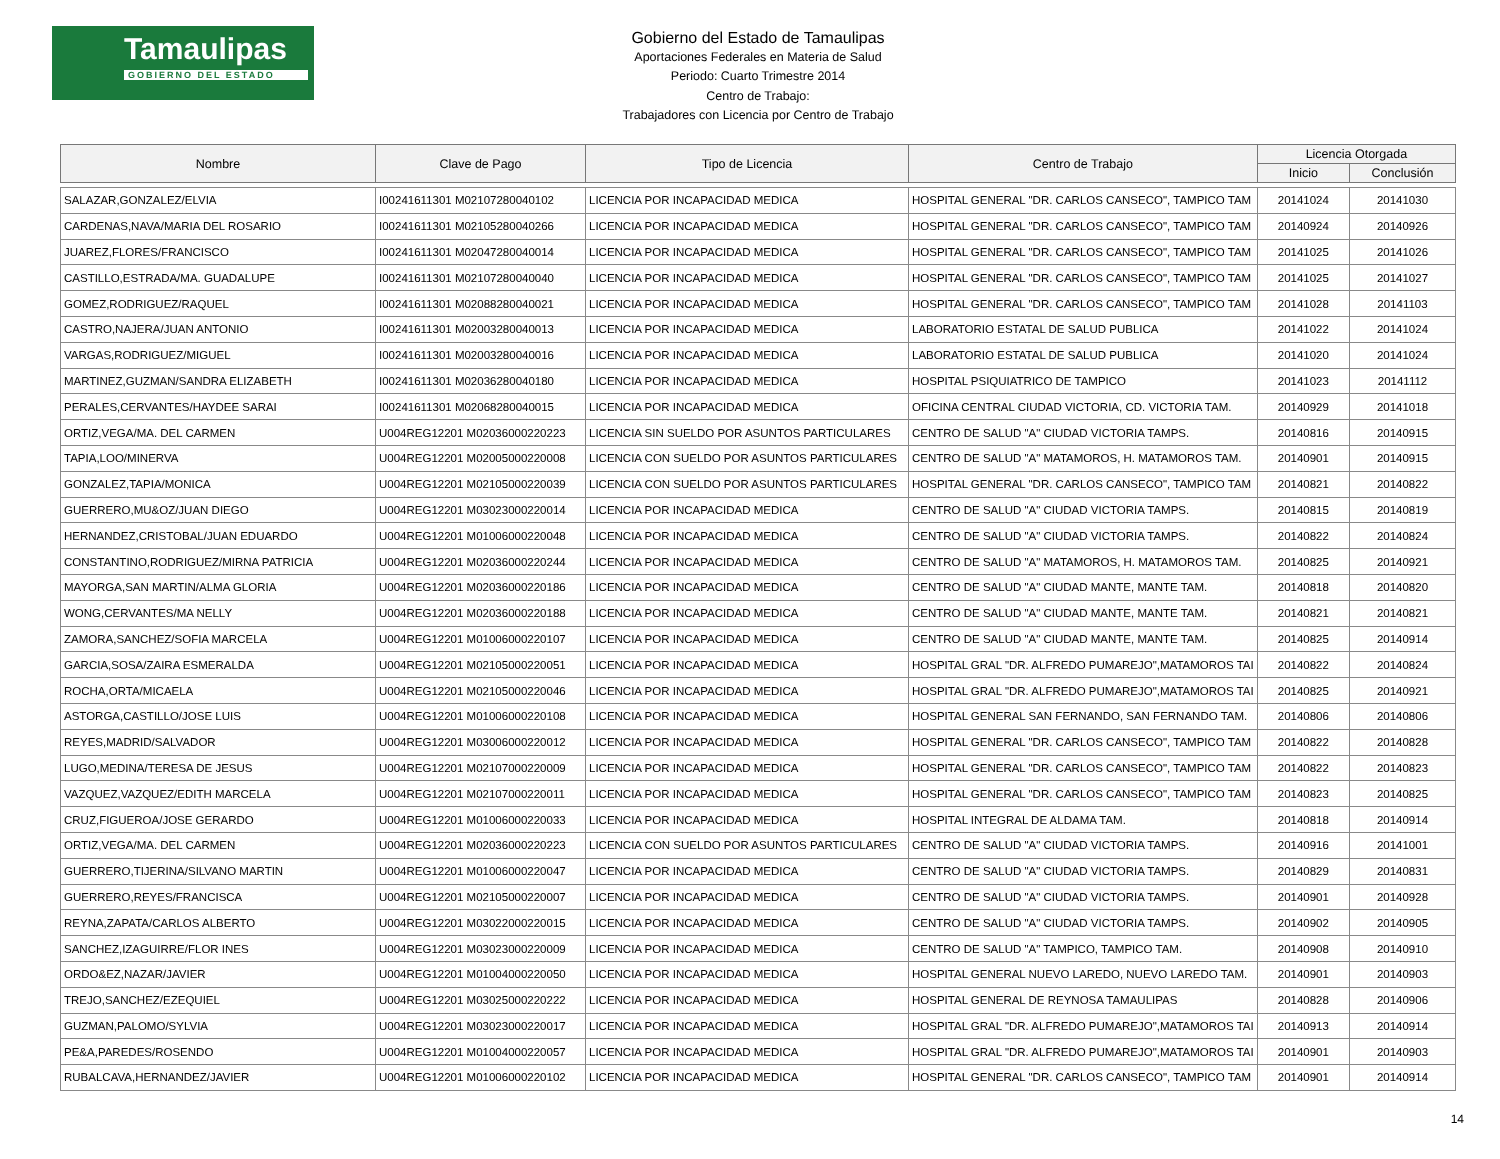Tamaulipas
GOBIERNO DEL ESTADO
Gobierno del Estado de Tamaulipas
Aportaciones Federales en Materia de Salud
Periodo: Cuarto Trimestre 2014
Centro de Trabajo:
Trabajadores con Licencia por Centro de Trabajo
| Nombre | Clave de Pago | Tipo de Licencia | Centro de Trabajo | Licencia Otorgada | |
| --- | --- | --- | --- | --- | --- |
| | | | | Inicio | Conclusión |
| SALAZAR,GONZALEZ/ELVIA | I00241611301 M02107280040102 | LICENCIA POR INCAPACIDAD MEDICA | HOSPITAL GENERAL "DR. CARLOS CANSECO", TAMPICO TAM | 20141024 | 20141030 |
| CARDENAS,NAVA/MARIA DEL ROSARIO | I00241611301 M02105280040266 | LICENCIA POR INCAPACIDAD MEDICA | HOSPITAL GENERAL "DR. CARLOS CANSECO", TAMPICO TAM | 20140924 | 20140926 |
| JUAREZ,FLORES/FRANCISCO | I00241611301 M02047280040014 | LICENCIA POR INCAPACIDAD MEDICA | HOSPITAL GENERAL "DR. CARLOS CANSECO", TAMPICO TAM | 20141025 | 20141026 |
| CASTILLO,ESTRADA/MA. GUADALUPE | I00241611301 M02107280040040 | LICENCIA POR INCAPACIDAD MEDICA | HOSPITAL GENERAL "DR. CARLOS CANSECO", TAMPICO TAM | 20141025 | 20141027 |
| GOMEZ,RODRIGUEZ/RAQUEL | I00241611301 M02088280040021 | LICENCIA POR INCAPACIDAD MEDICA | HOSPITAL GENERAL "DR. CARLOS CANSECO", TAMPICO TAM | 20141028 | 20141103 |
| CASTRO,NAJERA/JUAN ANTONIO | I00241611301 M02003280040013 | LICENCIA POR INCAPACIDAD MEDICA | LABORATORIO ESTATAL DE SALUD PUBLICA | 20141022 | 20141024 |
| VARGAS,RODRIGUEZ/MIGUEL | I00241611301 M02003280040016 | LICENCIA POR INCAPACIDAD MEDICA | LABORATORIO ESTATAL DE SALUD PUBLICA | 20141020 | 20141024 |
| MARTINEZ,GUZMAN/SANDRA ELIZABETH | I00241611301 M02036280040180 | LICENCIA POR INCAPACIDAD MEDICA | HOSPITAL PSIQUIATRICO DE TAMPICO | 20141023 | 20141112 |
| PERALES,CERVANTES/HAYDEE SARAI | I00241611301 M02068280040015 | LICENCIA POR INCAPACIDAD MEDICA | OFICINA CENTRAL CIUDAD VICTORIA, CD. VICTORIA TAM. | 20140929 | 20141018 |
| ORTIZ,VEGA/MA. DEL CARMEN | U004REG12201 M02036000220223 | LICENCIA SIN SUELDO POR ASUNTOS PARTICULARES | CENTRO DE SALUD "A" CIUDAD VICTORIA TAMPS. | 20140816 | 20140915 |
| TAPIA,LOO/MINERVA | U004REG12201 M02005000220008 | LICENCIA CON SUELDO POR ASUNTOS PARTICULARES | CENTRO DE SALUD "A" MATAMOROS, H. MATAMOROS TAM. | 20140901 | 20140915 |
| GONZALEZ,TAPIA/MONICA | U004REG12201 M02105000220039 | LICENCIA CON SUELDO POR ASUNTOS PARTICULARES | HOSPITAL GENERAL "DR. CARLOS CANSECO", TAMPICO TAM | 20140821 | 20140822 |
| GUERRERO,MU&OZ/JUAN DIEGO | U004REG12201 M03023000220014 | LICENCIA POR INCAPACIDAD MEDICA | CENTRO DE SALUD "A" CIUDAD VICTORIA TAMPS. | 20140815 | 20140819 |
| HERNANDEZ,CRISTOBAL/JUAN EDUARDO | U004REG12201 M01006000220048 | LICENCIA POR INCAPACIDAD MEDICA | CENTRO DE SALUD "A" CIUDAD VICTORIA TAMPS. | 20140822 | 20140824 |
| CONSTANTINO,RODRIGUEZ/MIRNA PATRICIA | U004REG12201 M02036000220244 | LICENCIA POR INCAPACIDAD MEDICA | CENTRO DE SALUD "A" MATAMOROS, H. MATAMOROS TAM. | 20140825 | 20140921 |
| MAYORGA,SAN MARTIN/ALMA GLORIA | U004REG12201 M02036000220186 | LICENCIA POR INCAPACIDAD MEDICA | CENTRO DE SALUD "A" CIUDAD MANTE, MANTE TAM. | 20140818 | 20140820 |
| WONG,CERVANTES/MA NELLY | U004REG12201 M02036000220188 | LICENCIA POR INCAPACIDAD MEDICA | CENTRO DE SALUD "A" CIUDAD MANTE, MANTE TAM. | 20140821 | 20140821 |
| ZAMORA,SANCHEZ/SOFIA MARCELA | U004REG12201 M01006000220107 | LICENCIA POR INCAPACIDAD MEDICA | CENTRO DE SALUD "A" CIUDAD MANTE, MANTE TAM. | 20140825 | 20140914 |
| GARCIA,SOSA/ZAIRA ESMERALDA | U004REG12201 M02105000220051 | LICENCIA POR INCAPACIDAD MEDICA | HOSPITAL GRAL "DR. ALFREDO PUMAREJO",MATAMOROS TAI | 20140822 | 20140824 |
| ROCHA,ORTA/MICAELA | U004REG12201 M02105000220046 | LICENCIA POR INCAPACIDAD MEDICA | HOSPITAL GRAL "DR. ALFREDO PUMAREJO",MATAMOROS TAI | 20140825 | 20140921 |
| ASTORGA,CASTILLO/JOSE LUIS | U004REG12201 M01006000220108 | LICENCIA POR INCAPACIDAD MEDICA | HOSPITAL GENERAL SAN FERNANDO, SAN FERNANDO TAM. | 20140806 | 20140806 |
| REYES,MADRID/SALVADOR | U004REG12201 M03006000220012 | LICENCIA POR INCAPACIDAD MEDICA | HOSPITAL GENERAL "DR. CARLOS CANSECO", TAMPICO TAM | 20140822 | 20140828 |
| LUGO,MEDINA/TERESA DE JESUS | U004REG12201 M02107000220009 | LICENCIA POR INCAPACIDAD MEDICA | HOSPITAL GENERAL "DR. CARLOS CANSECO", TAMPICO TAM | 20140822 | 20140823 |
| VAZQUEZ,VAZQUEZ/EDITH MARCELA | U004REG12201 M02107000220011 | LICENCIA POR INCAPACIDAD MEDICA | HOSPITAL GENERAL "DR. CARLOS CANSECO", TAMPICO TAM | 20140823 | 20140825 |
| CRUZ,FIGUEROA/JOSE GERARDO | U004REG12201 M01006000220033 | LICENCIA POR INCAPACIDAD MEDICA | HOSPITAL INTEGRAL DE ALDAMA TAM. | 20140818 | 20140914 |
| ORTIZ,VEGA/MA. DEL CARMEN | U004REG12201 M02036000220223 | LICENCIA CON SUELDO POR ASUNTOS PARTICULARES | CENTRO DE SALUD "A" CIUDAD VICTORIA TAMPS. | 20140916 | 20141001 |
| GUERRERO,TIJERINA/SILVANO MARTIN | U004REG12201 M01006000220047 | LICENCIA POR INCAPACIDAD MEDICA | CENTRO DE SALUD "A" CIUDAD VICTORIA TAMPS. | 20140829 | 20140831 |
| GUERRERO,REYES/FRANCISCA | U004REG12201 M02105000220007 | LICENCIA POR INCAPACIDAD MEDICA | CENTRO DE SALUD "A" CIUDAD VICTORIA TAMPS. | 20140901 | 20140928 |
| REYNA,ZAPATA/CARLOS ALBERTO | U004REG12201 M03022000220015 | LICENCIA POR INCAPACIDAD MEDICA | CENTRO DE SALUD "A" CIUDAD VICTORIA TAMPS. | 20140902 | 20140905 |
| SANCHEZ,IZAGUIRRE/FLOR INES | U004REG12201 M03023000220009 | LICENCIA POR INCAPACIDAD MEDICA | CENTRO DE SALUD "A" TAMPICO, TAMPICO TAM. | 20140908 | 20140910 |
| ORDO&EZ,NAZAR/JAVIER | U004REG12201 M01004000220050 | LICENCIA POR INCAPACIDAD MEDICA | HOSPITAL GENERAL NUEVO LAREDO, NUEVO LAREDO TAM. | 20140901 | 20140903 |
| TREJO,SANCHEZ/EZEQUIEL | U004REG12201 M03025000220222 | LICENCIA POR INCAPACIDAD MEDICA | HOSPITAL GENERAL DE REYNOSA TAMAULIPAS | 20140828 | 20140906 |
| GUZMAN,PALOMO/SYLVIA | U004REG12201 M03023000220017 | LICENCIA POR INCAPACIDAD MEDICA | HOSPITAL GRAL "DR. ALFREDO PUMAREJO",MATAMOROS TAI | 20140913 | 20140914 |
| PE&A,PAREDES/ROSENDO | U004REG12201 M01004000220057 | LICENCIA POR INCAPACIDAD MEDICA | HOSPITAL GRAL "DR. ALFREDO PUMAREJO",MATAMOROS TAI | 20140901 | 20140903 |
| RUBALCAVA,HERNANDEZ/JAVIER | U004REG12201 M01006000220102 | LICENCIA POR INCAPACIDAD MEDICA | HOSPITAL GENERAL "DR. CARLOS CANSECO", TAMPICO TAM | 20140901 | 20140914 |
14